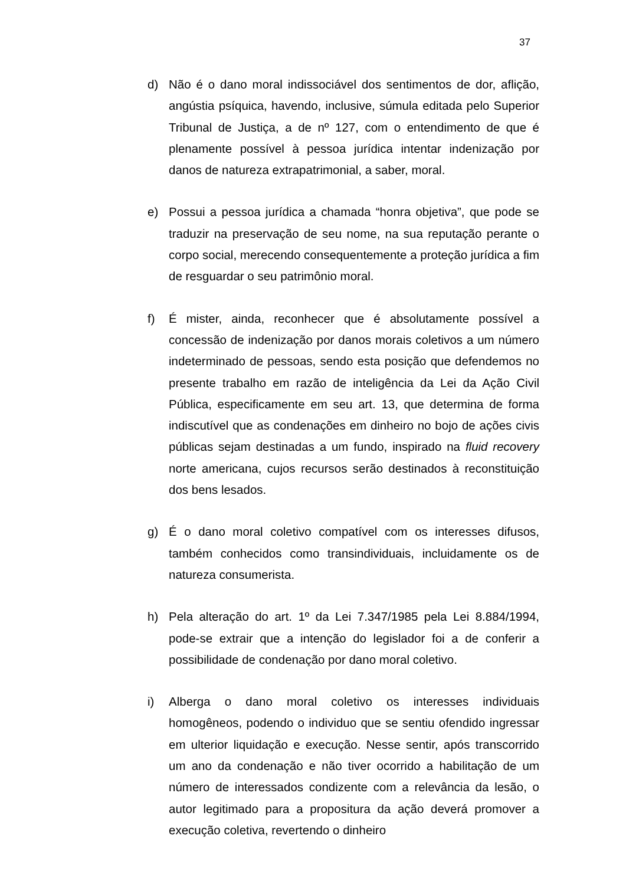37
d) Não é o dano moral indissociável dos sentimentos de dor, aflição, angústia psíquica, havendo, inclusive, súmula editada pelo Superior Tribunal de Justiça, a de nº 127, com o entendimento de que é plenamente possível à pessoa jurídica intentar indenização por danos de natureza extrapatrimonial, a saber, moral.
e) Possui a pessoa jurídica a chamada “honra objetiva”, que pode se traduzir na preservação de seu nome, na sua reputação perante o corpo social, merecendo consequentemente a proteção jurídica a fim de resguardar o seu patrimônio moral.
f) É mister, ainda, reconhecer que é absolutamente possível a concessão de indenização por danos morais coletivos a um número indeterminado de pessoas, sendo esta posição que defendemos no presente trabalho em razão de inteligência da Lei da Ação Civil Pública, especificamente em seu art. 13, que determina de forma indiscutível que as condenações em dinheiro no bojo de ações civis públicas sejam destinadas a um fundo, inspirado na fluid recovery norte americana, cujos recursos serão destinados à reconstituição dos bens lesados.
g) É o dano moral coletivo compatível com os interesses difusos, também conhecidos como transindividuais, incluidamente os de natureza consumerista.
h) Pela alteração do art. 1º da Lei 7.347/1985 pela Lei 8.884/1994, pode-se extrair que a intenção do legislador foi a de conferir a possibilidade de condenação por dano moral coletivo.
i) Alberga o dano moral coletivo os interesses individuais homogêneos, podendo o individuo que se sentiu ofendido ingressar em ulterior liquidação e execução. Nesse sentir, após transcorrido um ano da condenação e não tiver ocorrido a habilitação de um número de interessados condizente com a relevância da lesão, o autor legitimado para a propositura da ação deverá promover a execução coletiva, revertendo o dinheiro